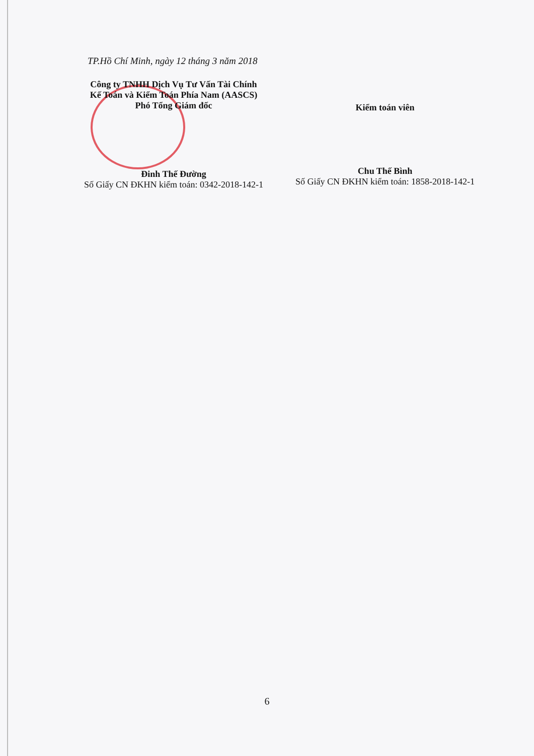TP.Hồ Chí Minh, ngày 12 tháng 3 năm 2018
Công ty TNHH Dịch Vụ Tư Vấn Tài Chính
Kế Toán và Kiểm Toán Phía Nam (AASCS)
Phó Tổng Giám đốc
Đinh Thế Đường
Số Giấy CN ĐKHN kiểm toán: 0342-2018-142-1
Kiểm toán viên
Chu Thế Bình
Số Giấy CN ĐKHN kiểm toán: 1858-2018-142-1
6